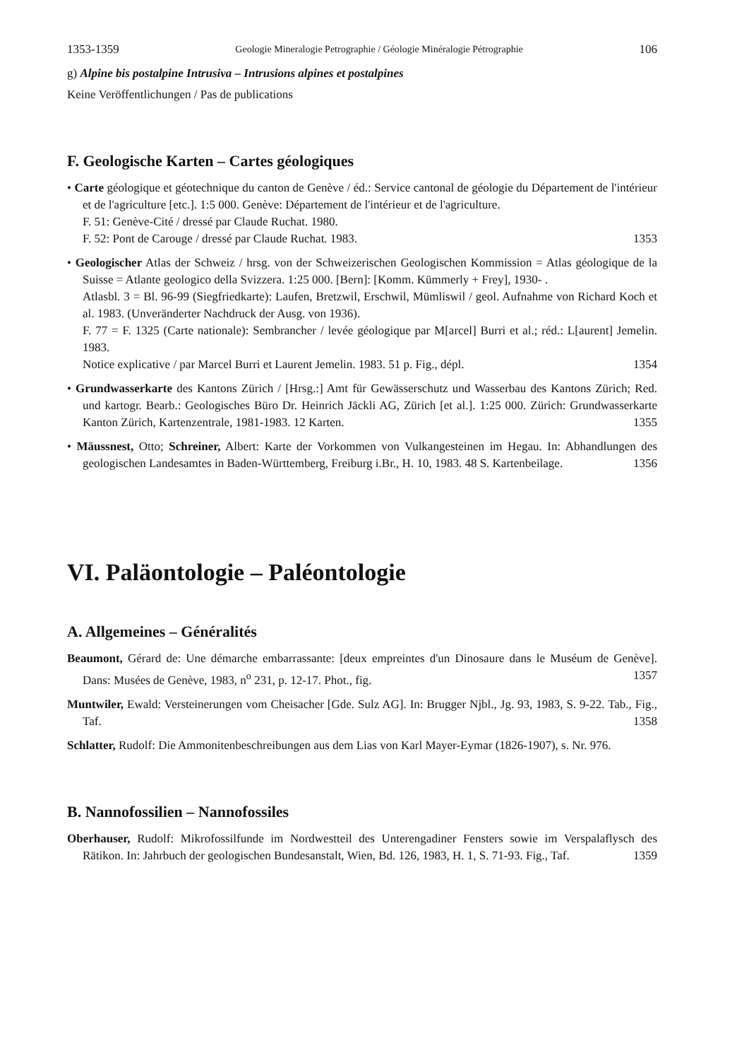1353-1359 Geologie Mineralogie Petrographie / Géologie Minéralogie Pétrographie 106
g) Alpine bis postalpine Intrusiva – Intrusions alpines et postalpines
Keine Veröffentlichungen / Pas de publications
F. Geologische Karten – Cartes géologiques
• Carte géologique et géotechnique du canton de Genève / éd.: Service cantonal de géologie du Département de l'intérieur et de l'agriculture [etc.]. 1:5 000. Genève: Département de l'intérieur et de l'agriculture.
F. 51: Genève-Cité / dressé par Claude Ruchat. 1980.
F. 52: Pont de Carouge / dressé par Claude Ruchat. 1983. 1353
• Geologischer Atlas der Schweiz / hrsg. von der Schweizerischen Geologischen Kommission = Atlas géologique de la Suisse = Atlante geologico della Svizzera. 1:25 000. [Bern]: [Komm. Kümmerly + Frey], 1930- .
Atlasbl. 3 = Bl. 96-99 (Siegfriedkarte): Laufen, Bretzwil, Erschwil, Mümliswil / geol. Aufnahme von Richard Koch et al. 1983. (Unveränderter Nachdruck der Ausg. von 1936).
F. 77 = F. 1325 (Carte nationale): Sembrancher / levée géologique par M[arcel] Burri et al.; réd.: L[aurent] Jemelin. 1983.
Notice explicative / par Marcel Burri et Laurent Jemelin. 1983. 51 p. Fig., dépl. 1354
• Grundwasserkarte des Kantons Zürich / [Hrsg.:] Amt für Gewässerschutz und Wasserbau des Kantons Zürich; Red. und kartogr. Bearb.: Geologisches Büro Dr. Heinrich Jäckli AG, Zürich [et al.]. 1:25 000. Zürich: Grundwasserkarte Kanton Zürich, Kartenzentrale, 1981-1983. 12 Karten. 1355
• Mäussnest, Otto; Schreiner, Albert: Karte der Vorkommen von Vulkangesteinen im Hegau. In: Abhandlungen des geologischen Landesamtes in Baden-Württemberg, Freiburg i.Br., H. 10, 1983. 48 S. Kartenbeilage. 1356
VI. Paläontologie – Paléontologie
A. Allgemeines – Généralités
Beaumont, Gérard de: Une démarche embarrassante: [deux empreintes d'un Dinosaure dans le Muséum de Genève]. Dans: Musées de Genève, 1983, n<sup>o</sup> 231, p. 12-17. Phot., fig. 1357
Muntwiler, Ewald: Versteinerungen vom Cheisacher [Gde. Sulz AG]. In: Brugger Njbl., Jg. 93, 1983, S. 9-22. Tab., Fig., Taf. 1358
Schlatter, Rudolf: Die Ammonitenbeschreibungen aus dem Lias von Karl Mayer-Eymar (1826-1907), s. Nr. 976.
B. Nannofossilien – Nannofossiles
Oberhauser, Rudolf: Mikrofossilfunde im Nordwestteil des Unterengadiner Fensters sowie im Verspalaflysch des Rätikon. In: Jahrbuch der geologischen Bundesanstalt, Wien, Bd. 126, 1983, H. 1, S. 71-93. Fig., Taf. 1359